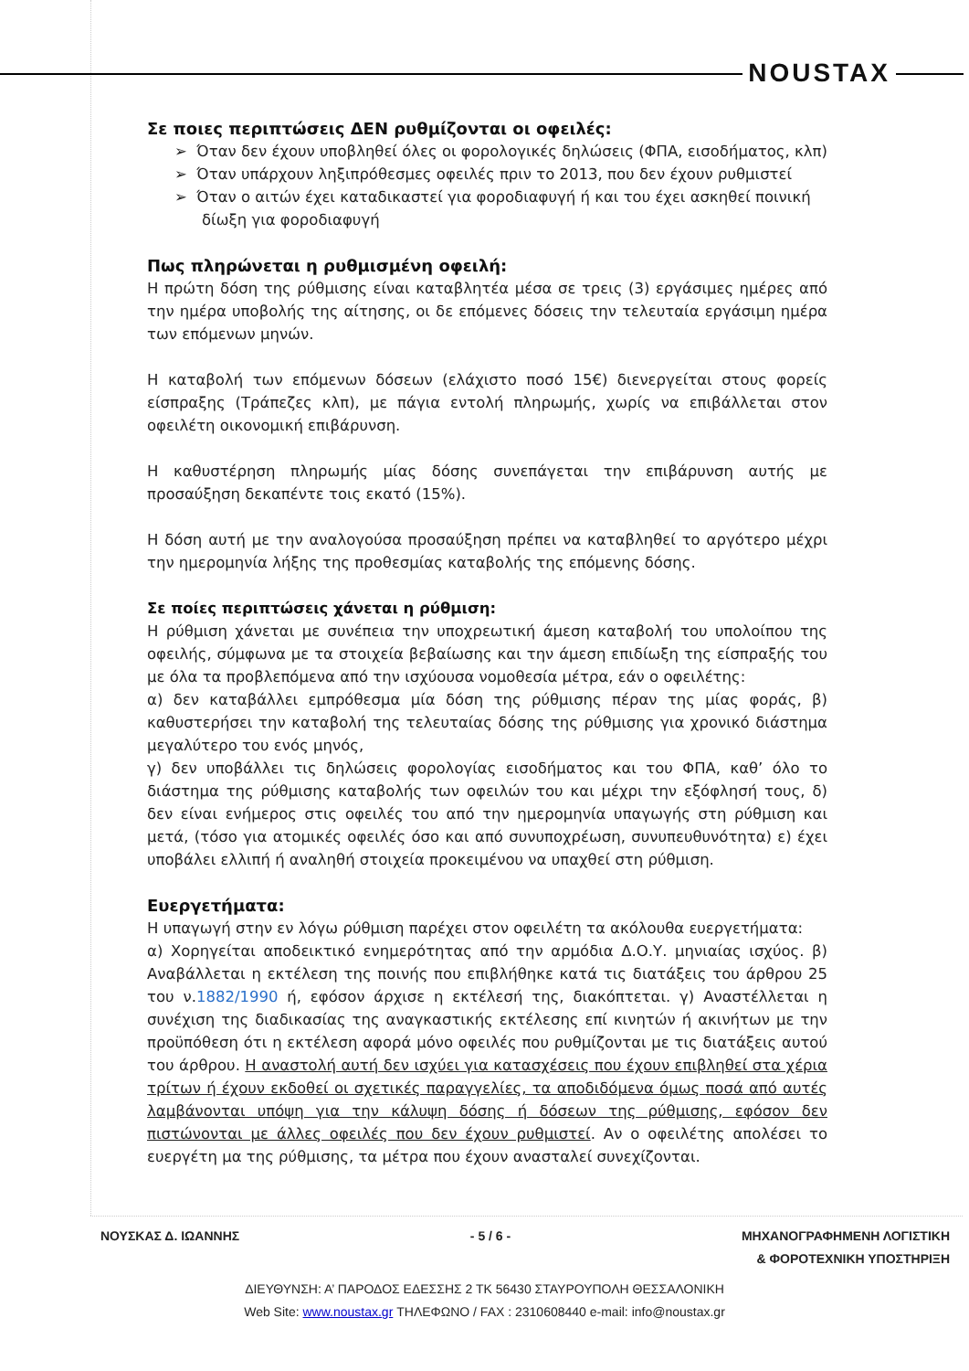NOUSTAX
Σε ποιες περιπτώσεις ΔΕΝ ρυθμίζονται οι οφειλές:
➢ Όταν δεν έχουν υποβληθεί όλες οι φορολογικές δηλώσεις (ΦΠΑ, εισοδήματος, κλπ)
➢ Όταν υπάρχουν ληξιπρόθεσμες οφειλές πριν το 2013, που δεν έχουν ρυθμιστεί
➢ Όταν ο αιτών έχει καταδικαστεί για φοροδιαφυγή ή και του έχει ασκηθεί ποινική δίωξη για φοροδιαφυγή
Πως πληρώνεται η ρυθμισμένη οφειλή:
Η πρώτη δόση της ρύθμισης είναι καταβλητέα μέσα σε τρεις (3) εργάσιμες ημέρες από την ημέρα υποβολής της αίτησης, οι δε επόμενες δόσεις την τελευταία εργάσιμη ημέρα των επόμενων μηνών.
Η καταβολή των επόμενων δόσεων (ελάχιστο ποσό 15€) διενεργείται στους φορείς είσπραξης (Τράπεζες κλπ), με πάγια εντολή πληρωμής, χωρίς να επιβάλλεται στον οφειλέτη οικονομική επιβάρυνση.
Η καθυστέρηση πληρωμής μίας δόσης συνεπάγεται την επιβάρυνση αυτής με προσαύξηση δεκαπέντε τοις εκατό (15%).
Η δόση αυτή με την αναλογούσα προσαύξηση πρέπει να καταβληθεί το αργότερο μέχρι την ημερομηνία λήξης της προθεσμίας καταβολής της επόμενης δόσης.
Σε ποίες περιπτώσεις χάνεται η ρύθμιση:
Η ρύθμιση χάνεται με συνέπεια την υποχρεωτική άμεση καταβολή του υπολοίπου της οφειλής, σύμφωνα με τα στοιχεία βεβαίωσης και την άμεση επιδίωξη της είσπραξής του με όλα τα προβλεπόμενα από την ισχύουσα νομοθεσία μέτρα, εάν ο οφειλέτης:
α) δεν καταβάλλει εμπρόθεσμα μία δόση της ρύθμισης πέραν της μίας φοράς, β) καθυστερήσει την καταβολή της τελευταίας δόσης της ρύθμισης για χρονικό διάστημα μεγαλύτερο του ενός μηνός,
γ) δεν υποβάλλει τις δηλώσεις φορολογίας εισοδήματος και του ΦΠΑ, καθ’ όλο το διάστημα της ρύθμισης καταβολής των οφειλών του και μέχρι την εξόφλησή τους, δ) δεν είναι ενήμερος στις οφειλές του από την ημερομηνία υπαγωγής στη ρύθμιση και μετά, (τόσο για ατομικές οφειλές όσο και από συνυποχρέωση, συνυπευθυνότητα) ε) έχει υποβάλει ελλιπή ή αναληθή στοιχεία προκειμένου να υπαχθεί στη ρύθμιση.
Ευεργετήματα:
Η υπαγωγή στην εν λόγω ρύθμιση παρέχει στον οφειλέτη τα ακόλουθα ευεργετήματα:
α) Χορηγείται αποδεικτικό ενημερότητας από την αρμόδια Δ.Ο.Υ. μηνιαίας ισχύος. β) Αναβάλλεται η εκτέλεση της ποινής που επιβλήθηκε κατά τις διατάξεις του άρθρου 25 του ν.1882/1990 ή, εφόσον άρχισε η εκτέλεσή της, διακόπτεται. γ) Αναστέλλεται η συνέχιση της διαδικασίας της αναγκαστικής εκτέλεσης επί κινητών ή ακινήτων με την προϋπόθεση ότι η εκτέλεση αφορά μόνο οφειλές που ρυθμίζονται με τις διατάξεις αυτού του άρθρου. Η αναστολή αυτή δεν ισχύει για κατασχέσεις που έχουν επιβληθεί στα χέρια τρίτων ή έχουν εκδοθεί οι σχετικές παραγγελίες, τα αποδιδόμενα όμως ποσά από αυτές λαμβάνονται υπόψη για την κάλυψη δόσης ή δόσεων της ρύθμισης, εφόσον δεν πιστώνονται με άλλες οφειλές που δεν έχουν ρυθμιστεί. Αν ο οφειλέτης απολέσει το ευεργέτη μα της ρύθμισης, τα μέτρα που έχουν ανασταλεί συνεχίζονται.
ΝΟΥΣΚΑΣ Δ. ΙΩΑΝΝΗΣ - 5 / 6 - ΜΗΧΑΝΟΓΡΑΦΗΜΕΝΗ ΛΟΓΙΣΤΙΚΗ
& ΦΟΡΟΤΕΧΝΙΚΗ ΥΠΟΣΤΗΡΙΞΗ
ΔΙΕΥΘΥΝΣΗ: Α’ ΠΑΡΟΔΟΣ ΕΔΕΣΣΗΣ 2 ΤΚ 56430 ΣΤΑΥΡΟΥΠΟΛΗ ΘΕΣΣΑΛΟΝΙΚΗ
Web Site: www.noustax.gr ΤΗΛΕΦΩΝΟ / FAX : 2310608440 e-mail: info@noustax.gr